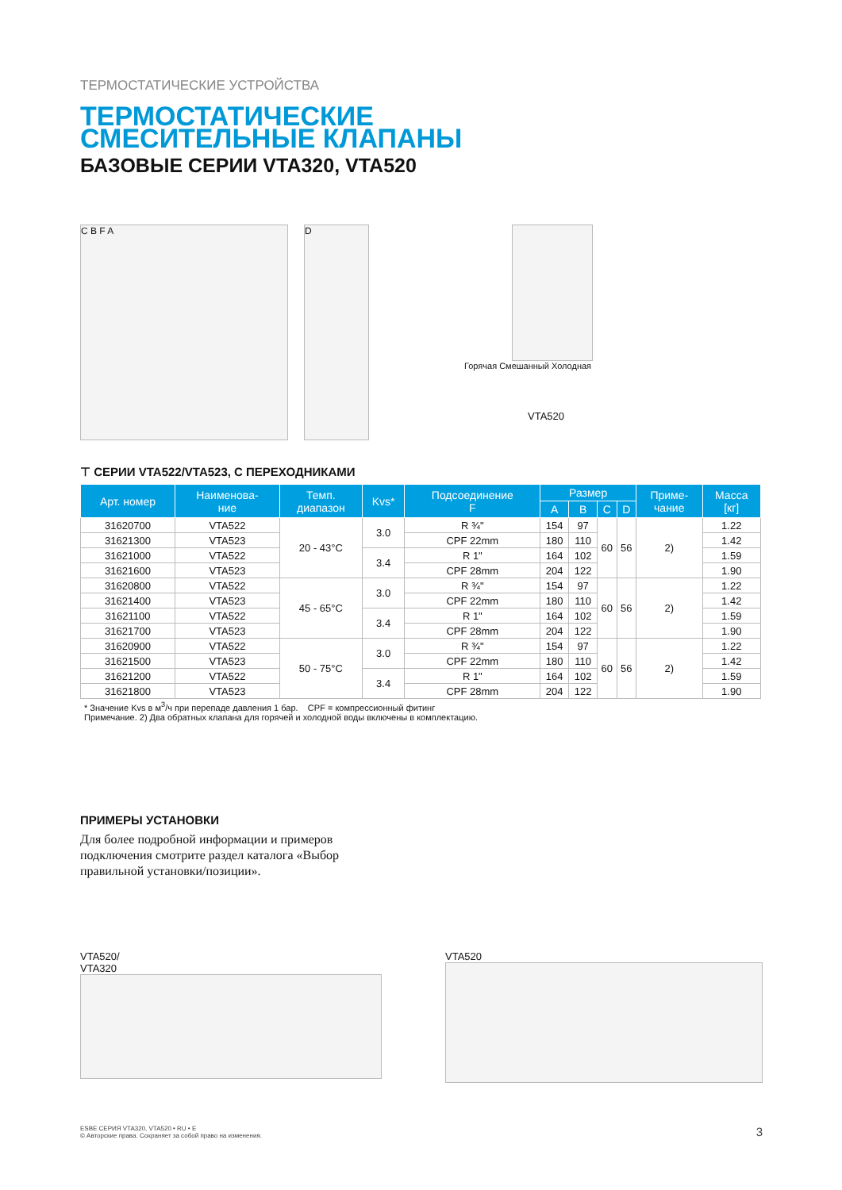ТЕРМОСТАТИЧЕСКИЕ УСТРОЙСТВА
ТЕРМОСТАТИЧЕСКИЕ
СМЕСИТЕЛЬНЫЕ КЛАПАНЫ
БАЗОВЫЕ СЕРИИ VTA320, VTA520
C B F A D
Горячая Смешанный Холодная
VTA520
⊤ СЕРИИ VTA522/VTA523, С ПЕРЕХОДНИКАМИ
| Арт. номер | Наименова- ние | Темп. диапазон | Kvs* | Подсоединение F | Размер | | | | Приме- чание | Масса [кг] |
| --- | --- | --- | --- | --- | --- | --- | --- | --- | --- | --- |
| | | | | | A | B | C | D | | |
| 31620700 | VTA522 | 20 - 43°C | 3.0 | R ¾" | 154 | 97 | 60 | 56 | 2) | 1.22 |
| 31621300 | VTA523 | | | CPF 22mm | 180 | 110 | | | | 1.42 |
| 31621000 | VTA522 | | 3.4 | R 1" | 164 | 102 | | | | 1.59 |
| 31621600 | VTA523 | | | CPF 28mm | 204 | 122 | | | | 1.90 |
| 31620800 | VTA522 | 45 - 65°C | 3.0 | R ¾" | 154 | 97 | 60 | 56 | 2) | 1.22 |
| 31621400 | VTA523 | | | CPF 22mm | 180 | 110 | | | | 1.42 |
| 31621100 | VTA522 | | 3.4 | R 1" | 164 | 102 | | | | 1.59 |
| 31621700 | VTA523 | | | CPF 28mm | 204 | 122 | | | | 1.90 |
| 31620900 | VTA522 | 50 - 75°C | 3.0 | R ¾" | 154 | 97 | 60 | 56 | 2) | 1.22 |
| 31621500 | VTA523 | | | CPF 22mm | 180 | 110 | | | | 1.42 |
| 31621200 | VTA522 | | 3.4 | R 1" | 164 | 102 | | | | 1.59 |
| 31621800 | VTA523 | | | CPF 28mm | 204 | 122 | | | | 1.90 |
* Значение Kvs в м<sup>3</sup>/ч при перепаде давления 1 бар. CPF = компрессионный фитинг
Примечание. 2) Два обратных клапана для горячей и холодной воды включены в комплектацию.
ПРИМЕРЫ УСТАНОВКИ
Для более подробной информации и примеров подключения смотрите раздел каталога «Выбор правильной установки/позиции».
VTA520/
VTA320
VTA520
ESBE СЕРИЯ VTA320, VTA520 • RU • E
© Авторские права. Сохраняет за собой право на изменения.
3